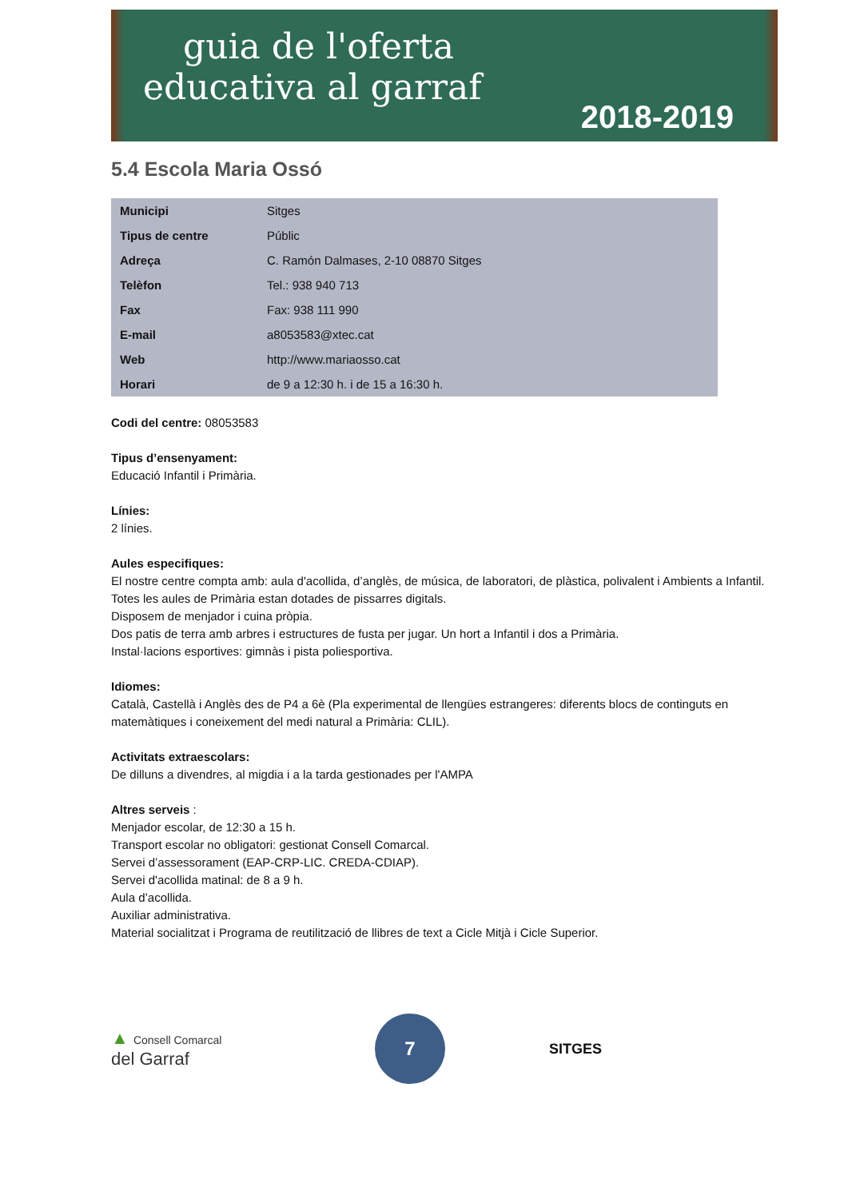guia de l'oferta
educativa al garraf
2018-2019
5.4 Escola Maria Ossó
| Municipi | Sitges |
| Tipus de centre | Públic |
| Adreça | C. Ramón Dalmases, 2-10 08870 Sitges |
| Telèfon | Tel.: 938 940 713 |
| Fax | Fax: 938 111 990 |
| E-mail | a8053583@xtec.cat |
| Web | http://www.mariaosso.cat |
| Horari | de 9 a 12:30 h. i de 15 a 16:30 h. |
Codi del centre: 08053583
Tipus d’ensenyament:
Educació Infantil i Primària.
Línies:
2 línies.
Aules especifiques:
El nostre centre compta amb: aula d'acollida, d’anglès, de música, de laboratori, de plàstica, polivalent i Ambients a Infantil.
Totes les aules de Primària estan dotades de pissarres digitals.
Disposem de menjador i cuina pròpia.
Dos patis de terra amb arbres i estructures de fusta per jugar. Un hort a Infantil i dos a Primària.
Instal·lacions esportives: gimnàs i pista poliesportiva.
Idiomes:
Català, Castellà i Anglès des de P4 a 6è (Pla experimental de llengües estrangeres: diferents blocs de continguts en matemàtiques i coneixement del medi natural a Primària: CLIL).
Activitats extraescolars:
De dilluns a divendres, al migdia i a la tarda gestionades per l'AMPA
Altres serveis :
Menjador escolar, de 12:30 a 15 h.
Transport escolar no obligatori: gestionat Consell Comarcal.
Servei d’assessorament (EAP-CRP-LIC. CREDA-CDIAP).
Servei d'acollida matinal: de 8 a 9 h.
Aula d’acollida.
Auxiliar administrativa.
Material socialitzat i Programa de reutilització de llibres de text a Cicle Mitjà i Cicle Superior.
▲ Consell Comarcal
del Garraf
7
SITGES